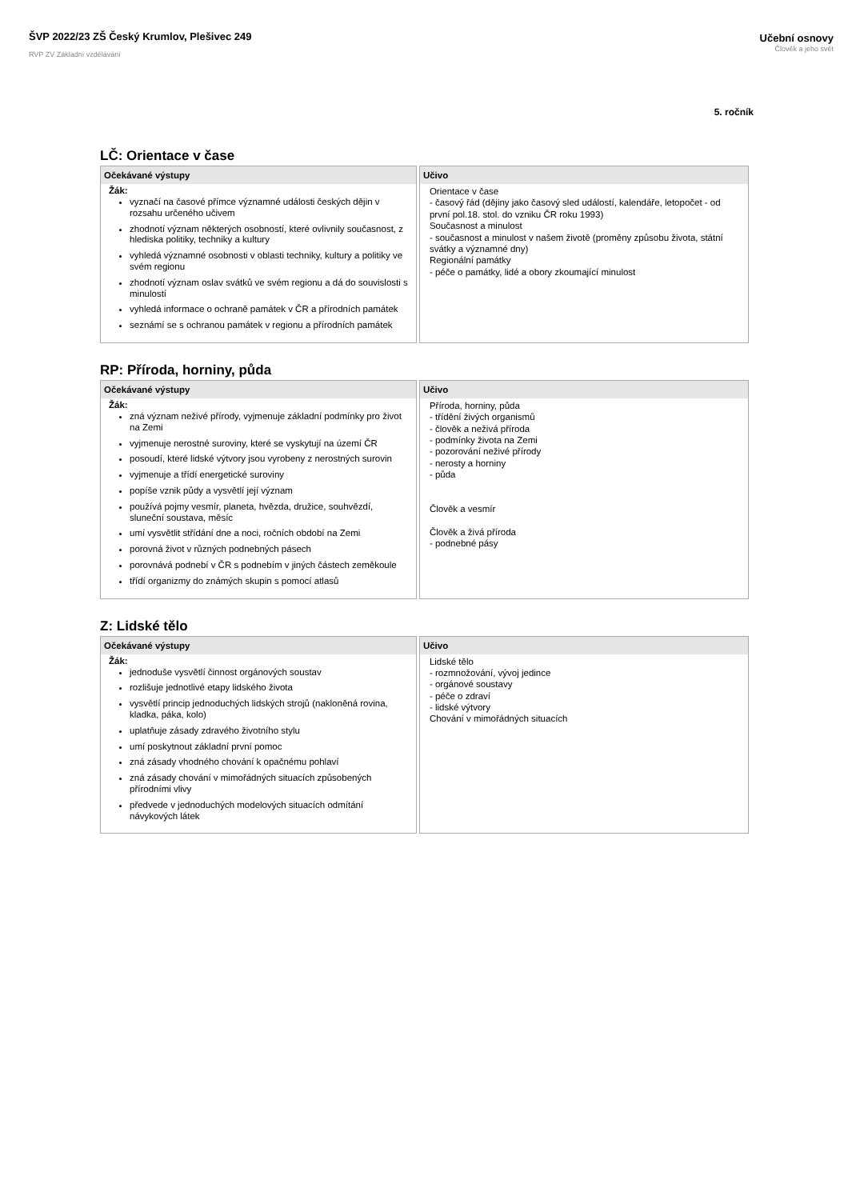ŠVP 2022/23 ZŠ Český Krumlov, Plešivec 249
RVP ZV Základní vzdělávání
Učební osnovy
Člověk a jeho svět
5. ročník
LČ: Orientace v čase
| Očekávané výstupy | Učivo |
| --- | --- |
| Žák: vyznačí na časové přímce významné události českých dějin v rozsahu určeného učivem zhodnotí význam některých osobností, které ovlivnily současnost, z hlediska politiky, techniky a kultury vyhledá významné osobnosti v oblasti techniky, kultury a politiky ve svém regionu zhodnotí význam oslav svátků ve svém regionu a dá do souvislosti s minulostí vyhledá informace o ochraně památek v ČR a přírodních památek seznámí se s ochranou památek v regionu a přírodních památek | Orientace v čase - časový řád (dějiny jako časový sled událostí, kalendáře, letopočet - od první pol.18. stol. do vzniku ČR roku 1993) Současnost a minulost - současnost a minulost v našem životě (proměny způsobu života, státní svátky a významné dny) Regionální památky - péče o památky, lidé a obory zkoumající minulost |
RP: Příroda, horniny, půda
| Očekávané výstupy | Učivo |
| --- | --- |
| Žák: zná význam neživé přírody, vyjmenuje základní podmínky pro život na Zemi vyjmenuje nerostné suroviny, které se vyskytují na území ČR posoudí, které lidské výtvory jsou vyrobeny z nerostných surovin vyjmenuje a třídí energetické suroviny popíše vznik půdy a vysvětlí její význam používá pojmy vesmír, planeta, hvězda, družice, souhvězdí, sluneční soustava, měsíc umí vysvětlit střídání dne a noci, ročních období na Zemi porovná život v různých podnebných pásech porovnává podnebí v ČR s podnebím v jiných částech zeměkoule třídí organizmy do známých skupin s pomocí atlasů | Příroda, horniny, půda - třídění živých organismů - člověk a neživá příroda - podmínky života na Zemi - pozorování neživé přírody - nerosty a horniny - půda Člověk a vesmír Člověk a živá příroda - podnebné pásy |
Z: Lidské tělo
| Očekávané výstupy | Učivo |
| --- | --- |
| Žák: jednoduše vysvětlí činnost orgánových soustav rozlišuje jednotlivé etapy lidského života vysvětlí princip jednoduchých lidských strojů (nakloněná rovina, kladka, páka, kolo) uplatňuje zásady zdravého životního stylu umí poskytnout základní první pomoc zná zásady vhodného chování k opačnému pohlaví zná zásady chování v mimořádných situacích způsobených přírodními vlivy předvede v jednoduchých modelových situacích odmítání návykových látek | Lidské tělo - rozmnožování, vývoj jedince - orgánové soustavy - péče o zdraví - lidské výtvory Chování v mimořádných situacích |